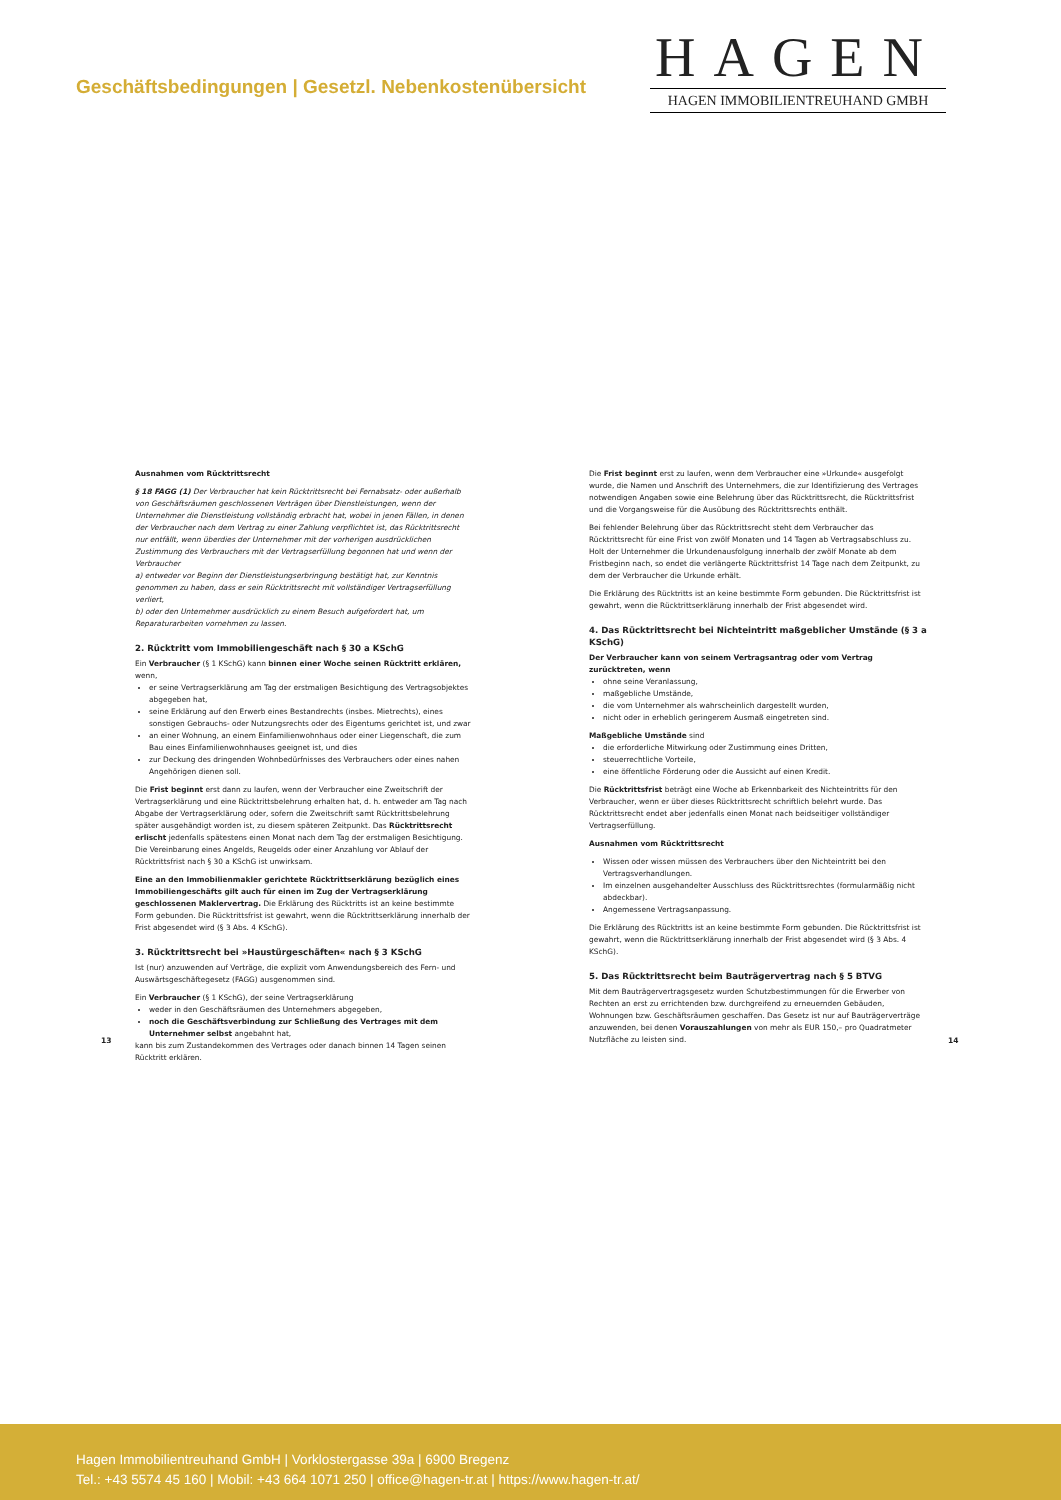Geschäftsbedingungen | Gesetzl. Nebenkostenübersicht
HAGEN
HAGEN IMMOBILIENTREUHAND GMBH
Ausnahmen vom Rücktrittsrecht
§ 18 FAGG (1) Der Verbraucher hat kein Rücktrittsrecht bei Fernabsatz- oder außerhalb von Geschäftsräumen geschlossenen Verträgen über Dienstleistungen, wenn der Unternehmer die Dienstleistung vollständig erbracht hat, wobei in jenen Fällen, in denen der Verbraucher nach dem Vertrag zu einer Zahlung verpflichtet ist, das Rücktrittsrecht nur entfällt, wenn überdies der Unternehmer mit der vorherigen ausdrücklichen Zustimmung des Verbrauchers mit der Vertragserfüllung begonnen hat und wenn der Verbraucher
a) entweder vor Beginn der Dienstleistungserbringung bestätigt hat, zur Kenntnis genommen zu haben, dass er sein Rücktrittsrecht mit vollständiger Vertragserfüllung verliert,
b) oder den Unternehmer ausdrücklich zu einem Besuch aufgefordert hat, um Reparaturarbeiten vornehmen zu lassen.
2. Rücktritt vom Immobiliengeschäft nach § 30 a KSchG
Ein Verbraucher (§ 1 KSchG) kann binnen einer Woche seinen Rücktritt erklären, wenn,
er seine Vertragserklärung am Tag der erstmaligen Besichtigung des Vertragsobjektes abgegeben hat,
seine Erklärung auf den Erwerb eines Bestandrechts (insbes. Mietrechts), eines sonstigen Gebrauchs- oder Nutzungsrechts oder des Eigentums gerichtet ist, und zwar
an einer Wohnung, an einem Einfamilienwohnhaus oder einer Liegenschaft, die zum Bau eines Einfamilienwohnhauses geeignet ist, und dies
zur Deckung des dringenden Wohnbedürfnisses des Verbrauchers oder eines nahen Angehörigen dienen soll.
Die Frist beginnt erst dann zu laufen, wenn der Verbraucher eine Zweitschrift der Vertragserklärung und eine Rücktrittsbelehrung erhalten hat, d. h. entweder am Tag nach Abgabe der Vertragserklärung oder, sofern die Zweitschrift samt Rücktrittsbelehrung später ausgehändigt worden ist, zu diesem späteren Zeitpunkt. Das Rücktrittsrecht erlischt jedenfalls spätestens einen Monat nach dem Tag der erstmaligen Besichtigung. Die Vereinbarung eines Angelds, Reugelds oder einer Anzahlung vor Ablauf der Rücktrittsfrist nach § 30 a KSchG ist unwirksam.
Eine an den Immobilienmakler gerichtete Rücktrittserklärung bezüglich eines Immobiliengeschäfts gilt auch für einen im Zug der Vertragserklärung geschlossenen Maklervertrag. Die Erklärung des Rücktritts ist an keine bestimmte Form gebunden. Die Rücktrittsfrist ist gewahrt, wenn die Rücktrittserklärung innerhalb der Frist abgesendet wird (§ 3 Abs. 4 KSchG).
3. Rücktrittsrecht bei »Haustürgeschäften« nach § 3 KSchG
Ist (nur) anzuwenden auf Verträge, die explizit vom Anwendungsbereich des Fern- und Auswärtsgeschäftegesetz (FAGG) ausgenommen sind.
Ein Verbraucher (§ 1 KSchG), der seine Vertragserklärung
weder in den Geschäftsräumen des Unternehmers abgegeben,
noch die Geschäftsverbindung zur Schließung des Vertrages mit dem Unternehmer selbst angebahnt hat,
kann bis zum Zustandekommen des Vertrages oder danach binnen 14 Tagen seinen Rücktritt erklären.
Die Frist beginnt erst zu laufen, wenn dem Verbraucher eine »Urkunde« ausgefolgt wurde, die Namen und Anschrift des Unternehmers, die zur Identifizierung des Vertrages notwendigen Angaben sowie eine Belehrung über das Rücktrittsrecht, die Rücktrittsfrist und die Vorgangsweise für die Ausübung des Rücktrittsrechts enthält.
Bei fehlender Belehrung über das Rücktrittsrecht steht dem Verbraucher das Rücktrittsrecht für eine Frist von zwölf Monaten und 14 Tagen ab Vertragsabschluss zu. Holt der Unternehmer die Urkundenausfolgung innerhalb der zwölf Monate ab dem Fristbeginn nach, so endet die verlängerte Rücktrittsfrist 14 Tage nach dem Zeitpunkt, zu dem der Verbraucher die Urkunde erhält.
Die Erklärung des Rücktritts ist an keine bestimmte Form gebunden. Die Rücktrittsfrist ist gewahrt, wenn die Rücktrittserklärung innerhalb der Frist abgesendet wird.
4. Das Rücktrittsrecht bei Nichteintritt maßgeblicher Umstände (§ 3 a KSchG)
Der Verbraucher kann von seinem Vertragsantrag oder vom Vertrag zurücktreten, wenn
ohne seine Veranlassung,
maßgebliche Umstände,
die vom Unternehmer als wahrscheinlich dargestellt wurden,
nicht oder in erheblich geringerem Ausmaß eingetreten sind.
Maßgebliche Umstände sind
die erforderliche Mitwirkung oder Zustimmung eines Dritten,
steuerrechtliche Vorteile,
eine öffentliche Förderung oder die Aussicht auf einen Kredit.
Die Rücktrittsfrist beträgt eine Woche ab Erkennbarkeit des Nichteintritts für den Verbraucher, wenn er über dieses Rücktrittsrecht schriftlich belehrt wurde. Das Rücktrittsrecht endet aber jedenfalls einen Monat nach beidseitiger vollständiger Vertragserfüllung.
Ausnahmen vom Rücktrittsrecht
Wissen oder wissen müssen des Verbrauchers über den Nichteintritt bei den Vertragsverhandlungen.
Im einzelnen ausgehandelter Ausschluss des Rücktrittsrechtes (formularmäßig nicht abdeckbar).
Angemessene Vertragsanpassung.
Die Erklärung des Rücktritts ist an keine bestimmte Form gebunden. Die Rücktrittsfrist ist gewahrt, wenn die Rücktrittserklärung innerhalb der Frist abgesendet wird (§ 3 Abs. 4 KSchG).
5. Das Rücktrittsrecht beim Bauträgervertrag nach § 5 BTVG
Mit dem Bauträgervertragsgesetz wurden Schutzbestimmungen für die Erwerber von Rechten an erst zu errichtenden bzw. durchgreifend zu erneuernden Gebäuden, Wohnungen bzw. Geschäftsräumen geschaffen. Das Gesetz ist nur auf Bauträgerverträge anzuwenden, bei denen Vorauszahlungen von mehr als EUR 150,– pro Quadratmeter Nutzfläche zu leisten sind.
13 14
Hagen Immobilientreuhand GmbH | Vorklostergasse 39a | 6900 Bregenz
Tel.: +43 5574 45 160 | Mobil: +43 664 1071 250 | office@hagen-tr.at | https://www.hagen-tr.at/